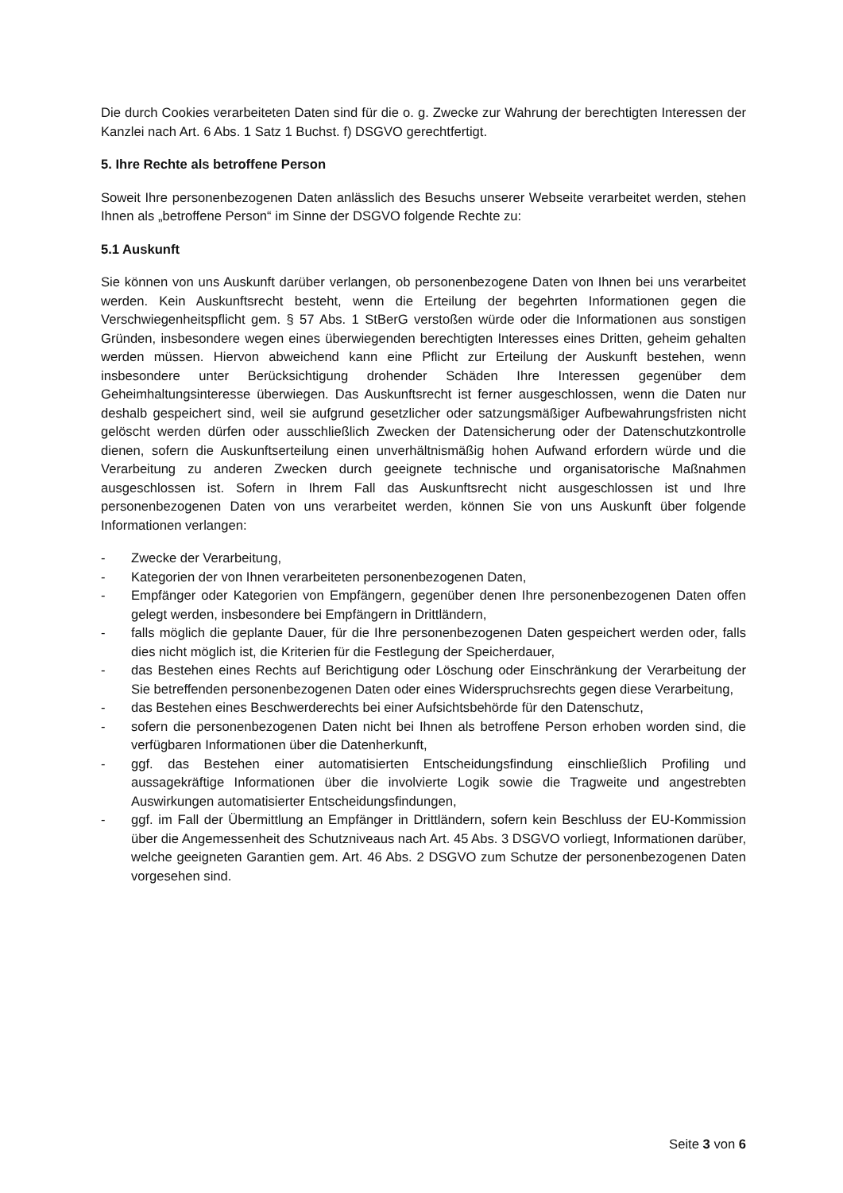Die durch Cookies verarbeiteten Daten sind für die o. g. Zwecke zur Wahrung der berechtigten Interessen der Kanzlei nach Art. 6 Abs. 1 Satz 1 Buchst. f) DSGVO gerechtfertigt.
5. Ihre Rechte als betroffene Person
Soweit Ihre personenbezogenen Daten anlässlich des Besuchs unserer Webseite verarbeitet werden, stehen Ihnen als „betroffene Person“ im Sinne der DSGVO folgende Rechte zu:
5.1 Auskunft
Sie können von uns Auskunft darüber verlangen, ob personenbezogene Daten von Ihnen bei uns verarbeitet werden. Kein Auskunftsrecht besteht, wenn die Erteilung der begehrten Informationen gegen die Verschwiegenheitspflicht gem. § 57 Abs. 1 StBerG verstoßen würde oder die Informationen aus sonstigen Gründen, insbesondere wegen eines überwiegenden berechtigten Interesses eines Dritten, geheim gehalten werden müssen. Hiervon abweichend kann eine Pflicht zur Erteilung der Auskunft bestehen, wenn insbesondere unter Berücksichtigung drohender Schäden Ihre Interessen gegenüber dem Geheimhaltungsinteresse überwiegen. Das Auskunftsrecht ist ferner ausgeschlossen, wenn die Daten nur deshalb gespeichert sind, weil sie aufgrund gesetzlicher oder satzungsmäßiger Aufbewahrungsfristen nicht gelöscht werden dürfen oder ausschließlich Zwecken der Datensicherung oder der Datenschutzkontrolle dienen, sofern die Auskunftserteilung einen unverhältnismäßig hohen Aufwand erfordern würde und die Verarbeitung zu anderen Zwecken durch geeignete technische und organisatorische Maßnahmen ausgeschlossen ist. Sofern in Ihrem Fall das Auskunftsrecht nicht ausgeschlossen ist und Ihre personenbezogenen Daten von uns verarbeitet werden, können Sie von uns Auskunft über folgende Informationen verlangen:
- Zwecke der Verarbeitung,
- Kategorien der von Ihnen verarbeiteten personenbezogenen Daten,
- Empfänger oder Kategorien von Empfängern, gegenüber denen Ihre personenbezogenen Daten offen gelegt werden, insbesondere bei Empfängern in Drittländern,
- falls möglich die geplante Dauer, für die Ihre personenbezogenen Daten gespeichert werden oder, falls dies nicht möglich ist, die Kriterien für die Festlegung der Speicherdauer,
- das Bestehen eines Rechts auf Berichtigung oder Löschung oder Einschränkung der Verarbeitung der Sie betreffenden personenbezogenen Daten oder eines Widerspruchsrechts gegen diese Verarbeitung,
- das Bestehen eines Beschwerderechts bei einer Aufsichtsbehörde für den Datenschutz,
- sofern die personenbezogenen Daten nicht bei Ihnen als betroffene Person erhoben worden sind, die verfügbaren Informationen über die Datenherkunft,
- ggf. das Bestehen einer automatisierten Entscheidungsfindung einschließlich Profiling und aussagekräftige Informationen über die involvierte Logik sowie die Tragweite und angestrebten Auswirkungen automatisierter Entscheidungsfindungen,
- ggf. im Fall der Übermittlung an Empfänger in Drittländern, sofern kein Beschluss der EU-Kommission über die Angemessenheit des Schutzniveaus nach Art. 45 Abs. 3 DSGVO vorliegt, Informationen darüber, welche geeigneten Garantien gem. Art. 46 Abs. 2 DSGVO zum Schutze der personenbezogenen Daten vorgesehen sind.
Seite 3 von 6